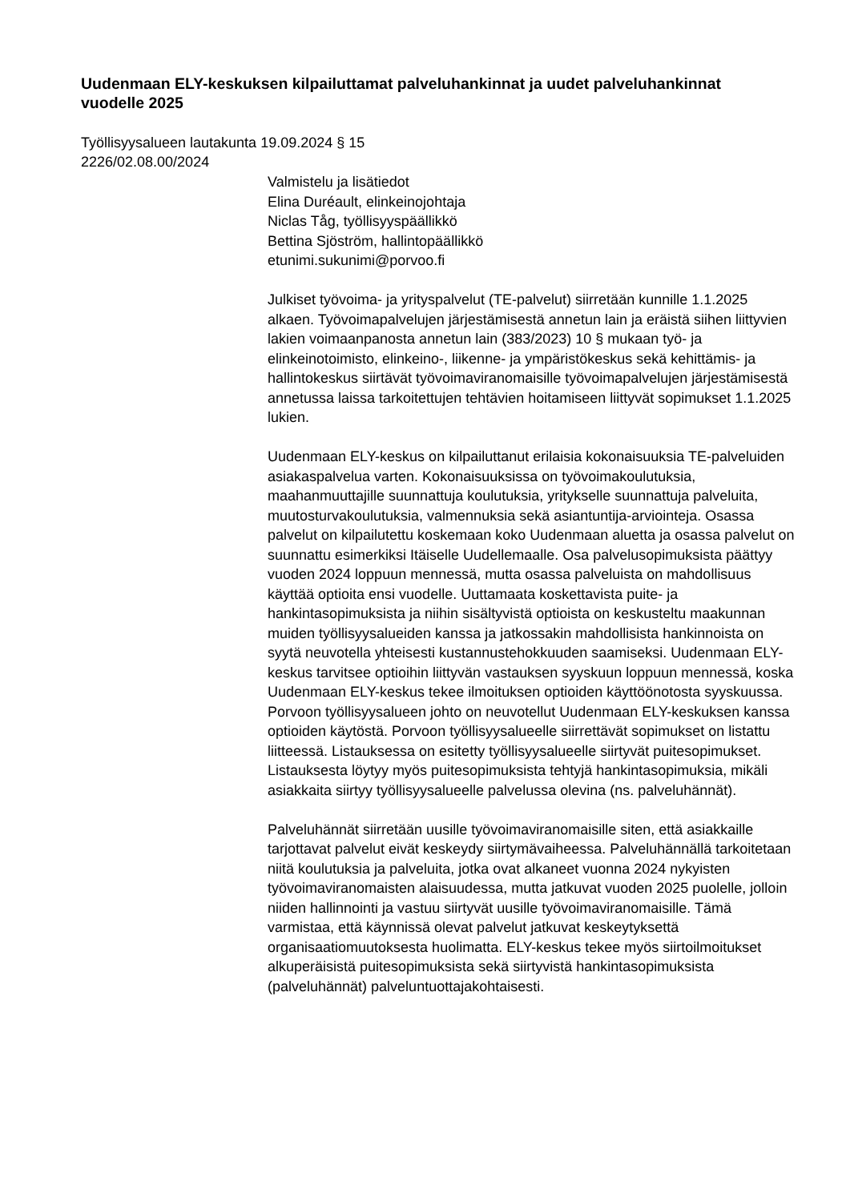Uudenmaan ELY-keskuksen kilpailuttamat palveluhankinnat ja uudet palveluhankinnat vuodelle 2025
Työllisyysalueen lautakunta 19.09.2024 § 15
2226/02.08.00/2024
Valmistelu ja lisätiedot
Elina Duréault, elinkeinojohtaja
Niclas Tåg, työllisyyspäällikkö
Bettina Sjöström, hallintopäällikkö
etunimi.sukunimi@porvoo.fi
Julkiset työvoima- ja yrityspalvelut (TE-palvelut) siirretään kunnille 1.1.2025 alkaen. Työvoimapalvelujen järjestämisestä annetun lain ja eräistä siihen liittyvien lakien voimaanpanosta annetun lain (383/2023) 10 § mukaan työ- ja elinkeinotoimisto, elinkeino-, liikenne- ja ympäristökeskus sekä kehittämis- ja hallintokeskus siirtävät työvoimaviranomaisille työvoimapalvelujen järjestämisestä annetussa laissa tarkoitettujen tehtävien hoitamiseen liittyvät sopimukset 1.1.2025 lukien.
Uudenmaan ELY-keskus on kilpailuttanut erilaisia kokonaisuuksia TE-palveluiden asiakaspalvelua varten. Kokonaisuuksissa on työvoimakoulutuksia, maahanmuuttajille suunnattuja koulutuksia, yritykselle suunnattuja palveluita, muutosturvakoulutuksia, valmennuksia sekä asiantuntija-arviointeja. Osassa palvelut on kilpailutettu koskemaan koko Uudenmaan aluetta ja osassa palvelut on suunnattu esimerkiksi Itäiselle Uudellemaalle. Osa palvelusopimuksista päättyy vuoden 2024 loppuun mennessä, mutta osassa palveluista on mahdollisuus käyttää optioita ensi vuodelle. Uuttamaata koskettavista puite- ja hankintasopimuksista ja niihin sisältyvistä optioista on keskusteltu maakunnan muiden työllisyysalueiden kanssa ja jatkossakin mahdollisista hankinnoista on syytä neuvotella yhteisesti kustannustehokkuuden saamiseksi. Uudenmaan ELY-keskus tarvitsee optioihin liittyvän vastauksen syyskuun loppuun mennessä, koska Uudenmaan ELY-keskus tekee ilmoituksen optioiden käyttöönotosta syyskuussa. Porvoon työllisyysalueen johto on neuvotellut Uudenmaan ELY-keskuksen kanssa optioiden käytöstä. Porvoon työllisyysalueelle siirrettävät sopimukset on listattu liitteessä. Listauksessa on esitetty työllisyysalueelle siirtyvät puitesopimukset. Listauksesta löytyy myös puitesopimuksista tehtyjä hankintasopimuksia, mikäli asiakkaita siirtyy työllisyysalueelle palvelussa olevina (ns. palveluhännät).
Palveluhännät siirretään uusille työvoimaviranomaisille siten, että asiakkaille tarjottavat palvelut eivät keskeydy siirtymävaiheessa. Palveluhännällä tarkoitetaan niitä koulutuksia ja palveluita, jotka ovat alkaneet vuonna 2024 nykyisten työvoimaviranomaisten alaisuudessa, mutta jatkuvat vuoden 2025 puolelle, jolloin niiden hallinnointi ja vastuu siirtyvät uusille työvoimaviranomaisille. Tämä varmistaa, että käynnissä olevat palvelut jatkuvat keskeytyksettä organisaatiomuutoksesta huolimatta. ELY-keskus tekee myös siirtoilmoitukset alkuperäisistä puitesopimuksista sekä siirtyvistä hankintasopimuksista (palveluhännät) palveluntuottajakohtaisesti.